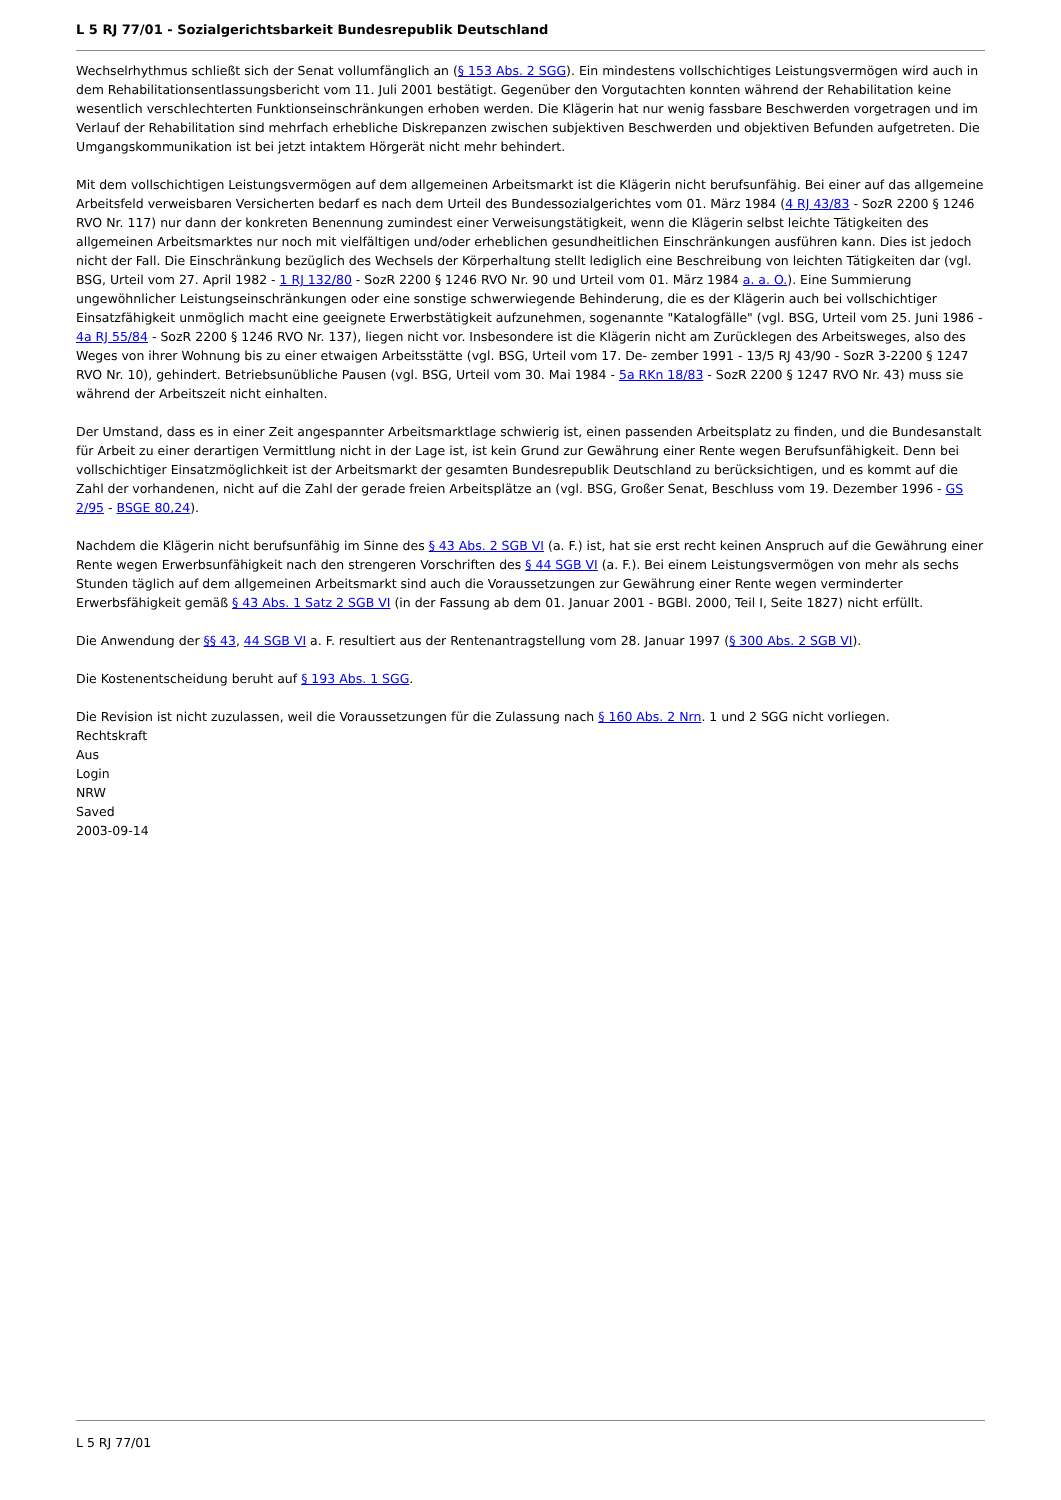L 5 RJ 77/01 - Sozialgerichtsbarkeit Bundesrepublik Deutschland
Wechselrhythmus schließt sich der Senat vollumfänglich an (§ 153 Abs. 2 SGG). Ein mindestens vollschichtiges Leistungsvermögen wird auch in dem Rehabilitationsentlassungsbericht vom 11. Juli 2001 bestätigt. Gegenüber den Vorgutachten konnten während der Rehabilitation keine wesentlich verschlechterten Funktionseinschränkungen erhoben werden. Die Klägerin hat nur wenig fassbare Beschwerden vorgetragen und im Verlauf der Rehabilitation sind mehrfach erhebliche Diskrepanzen zwischen subjektiven Beschwerden und objektiven Befunden aufgetreten. Die Umgangskommunikation ist bei jetzt intaktem Hörgerät nicht mehr behindert.
Mit dem vollschichtigen Leistungsvermögen auf dem allgemeinen Arbeitsmarkt ist die Klägerin nicht berufsunfähig. Bei einer auf das allgemeine Arbeitsfeld verweisbaren Versicherten bedarf es nach dem Urteil des Bundessozialgerichtes vom 01. März 1984 (4 RJ 43/83 - SozR 2200 § 1246 RVO Nr. 117) nur dann der konkreten Benennung zumindest einer Verweisungstätigkeit, wenn die Klägerin selbst leichte Tätigkeiten des allgemeinen Arbeitsmarktes nur noch mit vielfältigen und/oder erheblichen gesundheitlichen Einschränkungen ausführen kann. Dies ist jedoch nicht der Fall. Die Einschränkung bezüglich des Wechsels der Körperhaltung stellt lediglich eine Beschreibung von leichten Tätigkeiten dar (vgl. BSG, Urteil vom 27. April 1982 - 1 RJ 132/80 - SozR 2200 § 1246 RVO Nr. 90 und Urteil vom 01. März 1984 a. a. O.). Eine Summierung ungewöhnlicher Leistungseinschränkungen oder eine sonstige schwerwiegende Behinderung, die es der Klägerin auch bei vollschichtiger Einsatzfähigkeit unmöglich macht eine geeignete Erwerbstätigkeit aufzunehmen, sogenannte "Katalogfälle" (vgl. BSG, Urteil vom 25. Juni 1986 - 4a RJ 55/84 - SozR 2200 § 1246 RVO Nr. 137), liegen nicht vor. Insbesondere ist die Klägerin nicht am Zurücklegen des Arbeitsweges, also des Weges von ihrer Wohnung bis zu einer etwaigen Arbeitsstätte (vgl. BSG, Urteil vom 17. De- zember 1991 - 13/5 RJ 43/90 - SozR 3-2200 § 1247 RVO Nr. 10), gehindert. Betriebsunübliche Pausen (vgl. BSG, Urteil vom 30. Mai 1984 - 5a RKn 18/83 - SozR 2200 § 1247 RVO Nr. 43) muss sie während der Arbeitszeit nicht einhalten.
Der Umstand, dass es in einer Zeit angespannter Arbeitsmarktlage schwierig ist, einen passenden Arbeitsplatz zu finden, und die Bundesanstalt für Arbeit zu einer derartigen Vermittlung nicht in der Lage ist, ist kein Grund zur Gewährung einer Rente wegen Berufsunfähigkeit. Denn bei vollschichtiger Einsatzmöglichkeit ist der Arbeitsmarkt der gesamten Bundesrepublik Deutschland zu berücksichtigen, und es kommt auf die Zahl der vorhandenen, nicht auf die Zahl der gerade freien Arbeitsplätze an (vgl. BSG, Großer Senat, Beschluss vom 19. Dezember 1996 - GS 2/95 - BSGE 80,24).
Nachdem die Klägerin nicht berufsunfähig im Sinne des § 43 Abs. 2 SGB VI (a. F.) ist, hat sie erst recht keinen Anspruch auf die Gewährung einer Rente wegen Erwerbsunfähigkeit nach den strengeren Vorschriften des § 44 SGB VI (a. F.). Bei einem Leistungsvermögen von mehr als sechs Stunden täglich auf dem allgemeinen Arbeitsmarkt sind auch die Voraussetzungen zur Gewährung einer Rente wegen verminderter Erwerbsfähigkeit gemäß § 43 Abs. 1 Satz 2 SGB VI (in der Fassung ab dem 01. Januar 2001 - BGBl. 2000, Teil I, Seite 1827) nicht erfüllt.
Die Anwendung der §§ 43, 44 SGB VI a. F. resultiert aus der Rentenantragstellung vom 28. Januar 1997 (§ 300 Abs. 2 SGB VI).
Die Kostenentscheidung beruht auf § 193 Abs. 1 SGG.
Die Revision ist nicht zuzulassen, weil die Voraussetzungen für die Zulassung nach § 160 Abs. 2 Nrn. 1 und 2 SGG nicht vorliegen.
Rechtskraft
Aus
Login
NRW
Saved
2003-09-14
L 5 RJ 77/01